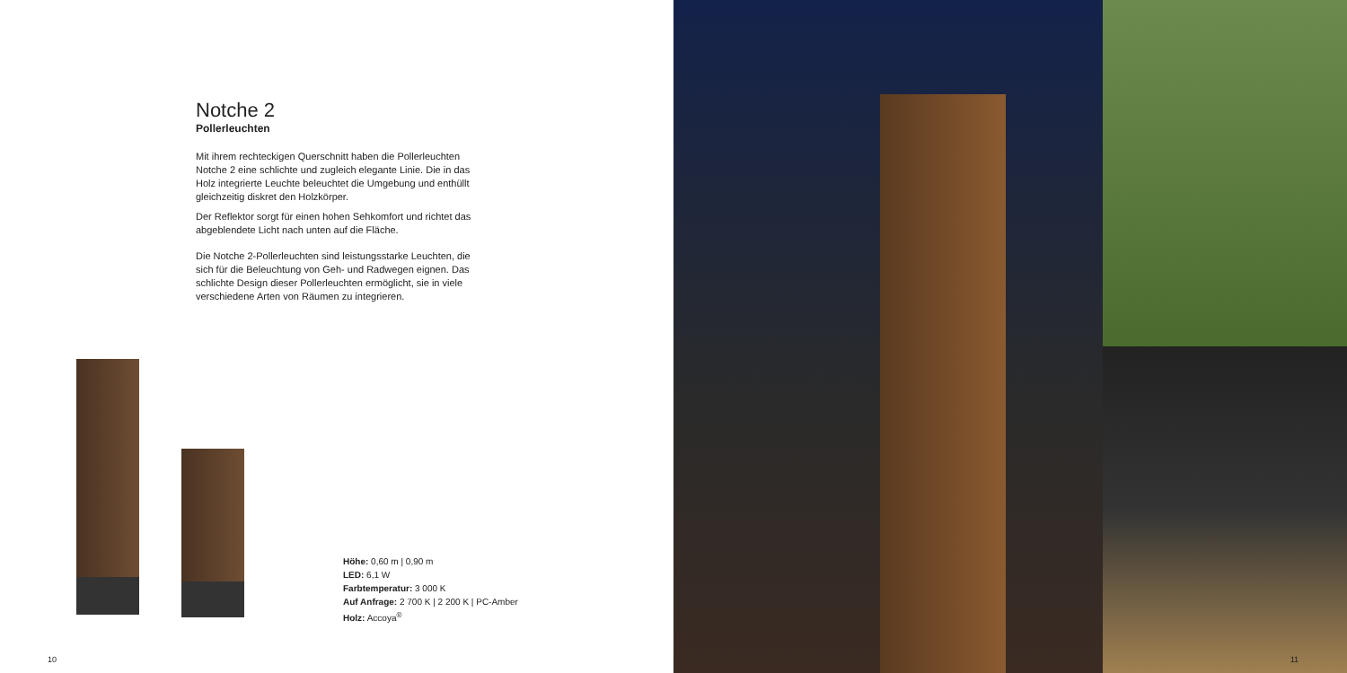Notche 2
Pollerleuchten
Mit ihrem rechteckigen Querschnitt haben die Pollerleuchten Notche 2 eine schlichte und zugleich elegante Linie. Die in das Holz integrierte Leuchte beleuchtet die Umgebung und enthüllt gleichzeitig diskret den Holzkörper.
Der Reflektor sorgt für einen hohen Sehkomfort und richtet das abgeblendete Licht nach unten auf die Fläche.
Die Notche 2-Pollerleuchten sind leistungsstarke Leuchten, die sich für die Beleuchtung von Geh- und Radwegen eignen. Das schlichte Design dieser Pollerleuchten ermöglicht, sie in viele verschiedene Arten von Räumen zu integrieren.
Höhe: 0,60 m | 0,90 m
LED: 6,1 W
Farbtemperatur: 3 000 K
Auf Anfrage: 2 700 K | 2 200 K | PC-Amber
Holz: Accoya<sup>®</sup>
10
11